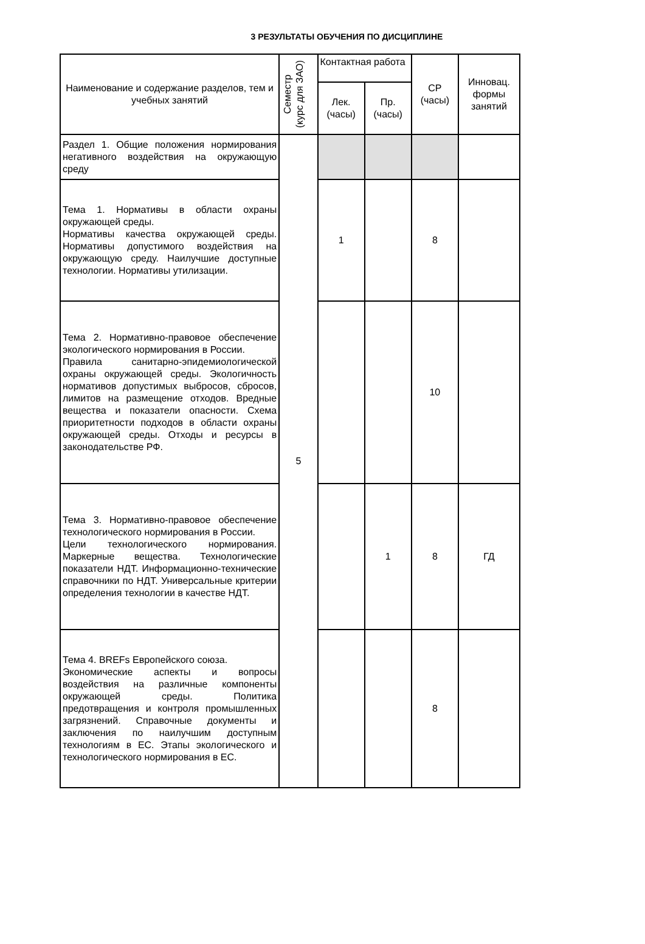3 РЕЗУЛЬТАТЫ ОБУЧЕНИЯ ПО ДИСЦИПЛИНЕ
| Наименование и содержание разделов, тем и учебных занятий | Семестр (курс для ЗАО) | Контактная работа | | СР (часы) | Инновац. формы занятий |
| --- | --- | --- | --- | --- | --- |
| | | Лек. (часы) | Пр. (часы) | | |
| Раздел 1. Общие положения нормирования негативного воздействия на окружающую среду | 5 | | | | |
| Тема 1. Нормативы в области охраны окружающей среды. Нормативы качества окружающей среды. Нормативы допустимого воздействия на окружающую среду. Наилучшие доступные технологии. Нормативы утилизации. | | 1 | | 8 | |
| Тема 2. Нормативно-правовое обеспечение экологического нормирования в России. Правила санитарно-эпидемиологической охраны окружающей среды. Экологичность нормативов допустимых выбросов, сбросов, лимитов на размещение отходов. Вредные вещества и показатели опасности. Схема приоритетности подходов в области охраны окружающей среды. Отходы и ресурсы в законодательстве РФ. | | | | 10 | |
| Тема 3. Нормативно-правовое обеспечение технологического нормирования в России. Цели технологического нормирования. Маркерные вещества. Технологические показатели НДТ. Информационно-технические справочники по НДТ. Универсальные критерии определения технологии в качестве НДТ. | | | 1 | 8 | ГД |
| Тема 4. BREFs Европейского союза. Экономические аспекты и вопросы воздействия на различные компоненты окружающей среды. Политика предотвращения и контроля промышленных загрязнений. Справочные документы и заключения по наилучшим доступным технологиям в ЕС. Этапы экологического и технологического нормирования в ЕС. | | | | 8 | |